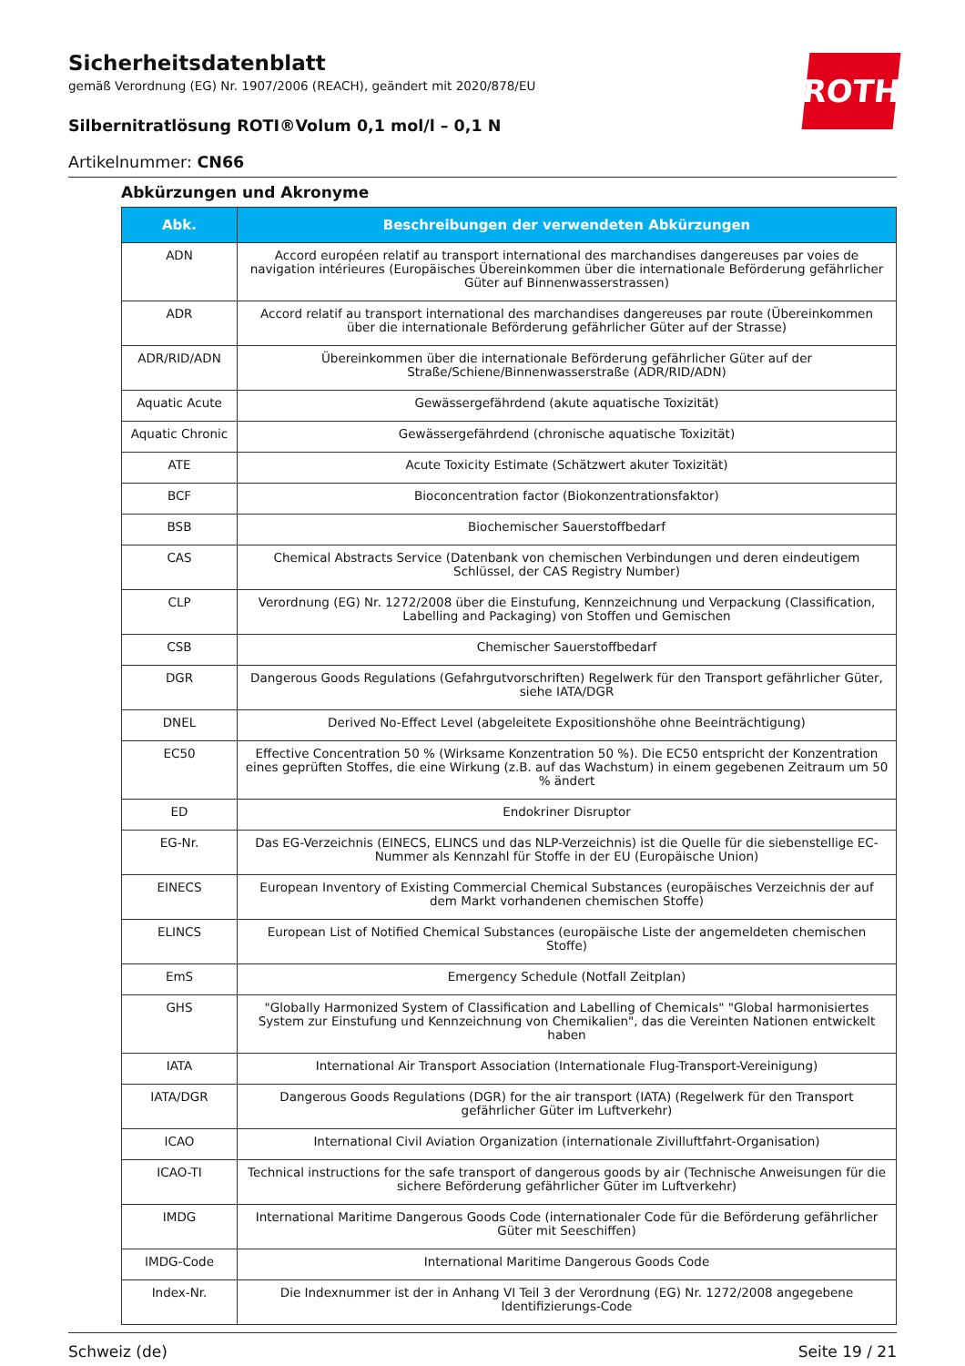ROTH
Sicherheitsdatenblatt
gemäß Verordnung (EG) Nr. 1907/2006 (REACH), geändert mit 2020/878/EU
Silbernitratlösung ROTI®Volum 0,1 mol/l – 0,1 N
Artikelnummer: CN66
Abkürzungen und Akronyme
| Abk. | Beschreibungen der verwendeten Abkürzungen |
| --- | --- |
| ADN | Accord européen relatif au transport international des marchandises dangereuses par voies de navigation intérieures (Europäisches Übereinkommen über die internationale Beförderung gefährlicher Güter auf Binnenwasserstrassen) |
| ADR | Accord relatif au transport international des marchandises dangereuses par route (Übereinkommen über die internationale Beförderung gefährlicher Güter auf der Strasse) |
| ADR/RID/ADN | Übereinkommen über die internationale Beförderung gefährlicher Güter auf der Straße/Schiene/Binnenwasserstraße (ADR/RID/ADN) |
| Aquatic Acute | Gewässergefährdend (akute aquatische Toxizität) |
| Aquatic Chronic | Gewässergefährdend (chronische aquatische Toxizität) |
| ATE | Acute Toxicity Estimate (Schätzwert akuter Toxizität) |
| BCF | Bioconcentration factor (Biokonzentrationsfaktor) |
| BSB | Biochemischer Sauerstoffbedarf |
| CAS | Chemical Abstracts Service (Datenbank von chemischen Verbindungen und deren eindeutigem Schlüssel, der CAS Registry Number) |
| CLP | Verordnung (EG) Nr. 1272/2008 über die Einstufung, Kennzeichnung und Verpackung (Classification, Labelling and Packaging) von Stoffen und Gemischen |
| CSB | Chemischer Sauerstoffbedarf |
| DGR | Dangerous Goods Regulations (Gefahrgutvorschriften) Regelwerk für den Transport gefährlicher Güter, siehe IATA/DGR |
| DNEL | Derived No-Effect Level (abgeleitete Expositionshöhe ohne Beeinträchtigung) |
| EC50 | Effective Concentration 50 % (Wirksame Konzentration 50 %). Die EC50 entspricht der Konzentration eines geprüften Stoffes, die eine Wirkung (z.B. auf das Wachstum) in einem gegebenen Zeitraum um 50 % ändert |
| ED | Endokriner Disruptor |
| EG-Nr. | Das EG-Verzeichnis (EINECS, ELINCS und das NLP-Verzeichnis) ist die Quelle für die siebenstellige EC-Nummer als Kennzahl für Stoffe in der EU (Europäische Union) |
| EINECS | European Inventory of Existing Commercial Chemical Substances (europäisches Verzeichnis der auf dem Markt vorhandenen chemischen Stoffe) |
| ELINCS | European List of Notified Chemical Substances (europäische Liste der angemeldeten chemischen Stoffe) |
| EmS | Emergency Schedule (Notfall Zeitplan) |
| GHS | "Globally Harmonized System of Classification and Labelling of Chemicals" "Global harmonisiertes System zur Einstufung und Kennzeichnung von Chemikalien", das die Vereinten Nationen entwickelt haben |
| IATA | International Air Transport Association (Internationale Flug-Transport-Vereinigung) |
| IATA/DGR | Dangerous Goods Regulations (DGR) for the air transport (IATA) (Regelwerk für den Transport gefährlicher Güter im Luftverkehr) |
| ICAO | International Civil Aviation Organization (internationale Zivilluftfahrt-Organisation) |
| ICAO-TI | Technical instructions for the safe transport of dangerous goods by air (Technische Anweisungen für die sichere Beförderung gefährlicher Güter im Luftverkehr) |
| IMDG | International Maritime Dangerous Goods Code (internationaler Code für die Beförderung gefährlicher Güter mit Seeschiffen) |
| IMDG-Code | International Maritime Dangerous Goods Code |
| Index-Nr. | Die Indexnummer ist der in Anhang VI Teil 3 der Verordnung (EG) Nr. 1272/2008 angegebene Identifizierungs-Code |
Schweiz (de) Seite 19 / 21